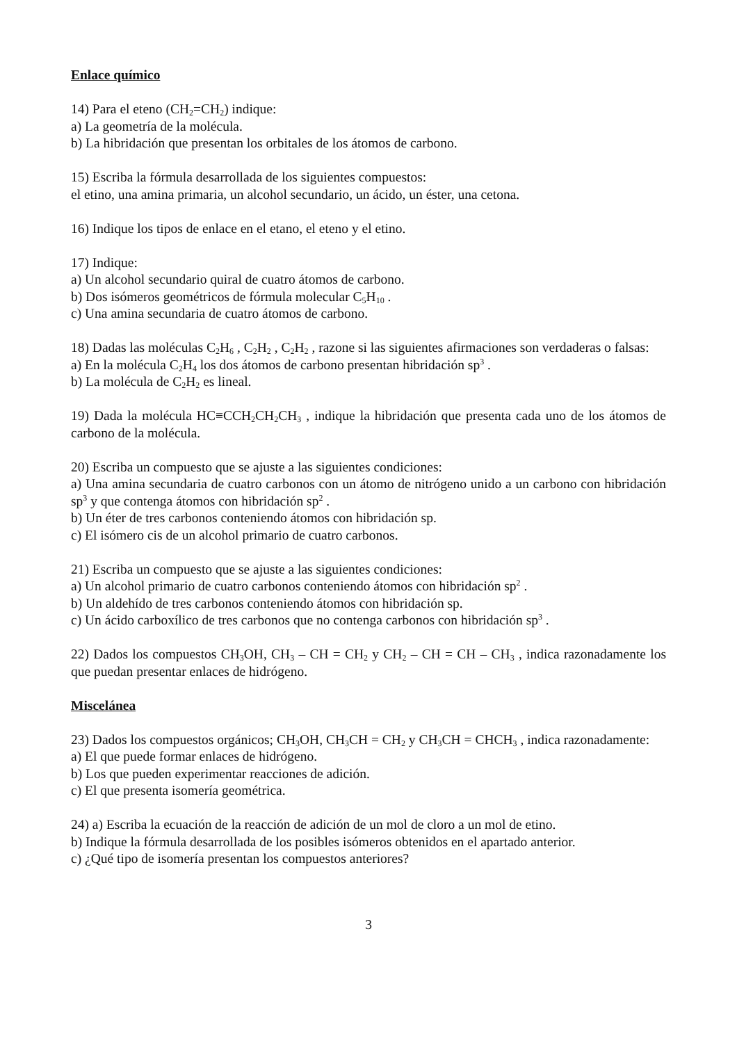Enlace químico
14) Para el eteno (CH<sub>2</sub>=CH<sub>2</sub>) indique:
a) La geometría de la molécula.
b) La hibridación que presentan los orbitales de los átomos de carbono.
15) Escriba la fórmula desarrollada de los siguientes compuestos:
el etino, una amina primaria, un alcohol secundario, un ácido, un éster, una cetona.
16) Indique los tipos de enlace en el etano, el eteno y el etino.
17) Indique:
a) Un alcohol secundario quiral de cuatro átomos de carbono.
b) Dos isómeros geométricos de fórmula molecular C<sub>5</sub>H<sub>10</sub> .
c) Una amina secundaria de cuatro átomos de carbono.
18) Dadas las moléculas C<sub>2</sub>H<sub>6</sub> , C<sub>2</sub>H<sub>2</sub> , C<sub>2</sub>H<sub>2</sub> , razone si las siguientes afirmaciones son verdaderas o falsas:
a) En la molécula C<sub>2</sub>H<sub>4</sub> los dos átomos de carbono presentan hibridación sp<sup>3</sup> .
b) La molécula de C<sub>2</sub>H<sub>2</sub> es lineal.
19) Dada la molécula HC≡CCH<sub>2</sub>CH<sub>2</sub>CH<sub>3</sub> , indique la hibridación que presenta cada uno de los átomos de carbono de la molécula.
20) Escriba un compuesto que se ajuste a las siguientes condiciones:
a) Una amina secundaria de cuatro carbonos con un átomo de nitrógeno unido a un carbono con hibridación sp<sup>3</sup> y que contenga átomos con hibridación sp<sup>2</sup> .
b) Un éter de tres carbonos conteniendo átomos con hibridación sp.
c) El isómero cis de un alcohol primario de cuatro carbonos.
21) Escriba un compuesto que se ajuste a las siguientes condiciones:
a) Un alcohol primario de cuatro carbonos conteniendo átomos con hibridación sp<sup>2</sup> .
b) Un aldehído de tres carbonos conteniendo átomos con hibridación sp.
c) Un ácido carboxílico de tres carbonos que no contenga carbonos con hibridación sp<sup>3</sup> .
22) Dados los compuestos CH<sub>3</sub>OH, CH<sub>3</sub> – CH = CH<sub>2</sub> y CH<sub>2</sub> – CH = CH – CH<sub>3</sub> , indica razonadamente los que puedan presentar enlaces de hidrógeno.
Miscelánea
23) Dados los compuestos orgánicos; CH<sub>3</sub>OH, CH<sub>3</sub>CH = CH<sub>2</sub> y CH<sub>3</sub>CH = CHCH<sub>3</sub> , indica razonadamente:
a) El que puede formar enlaces de hidrógeno.
b) Los que pueden experimentar reacciones de adición.
c) El que presenta isomería geométrica.
24) a) Escriba la ecuación de la reacción de adición de un mol de cloro a un mol de etino.
b) Indique la fórmula desarrollada de los posibles isómeros obtenidos en el apartado anterior.
c) ¿Qué tipo de isomería presentan los compuestos anteriores?
3